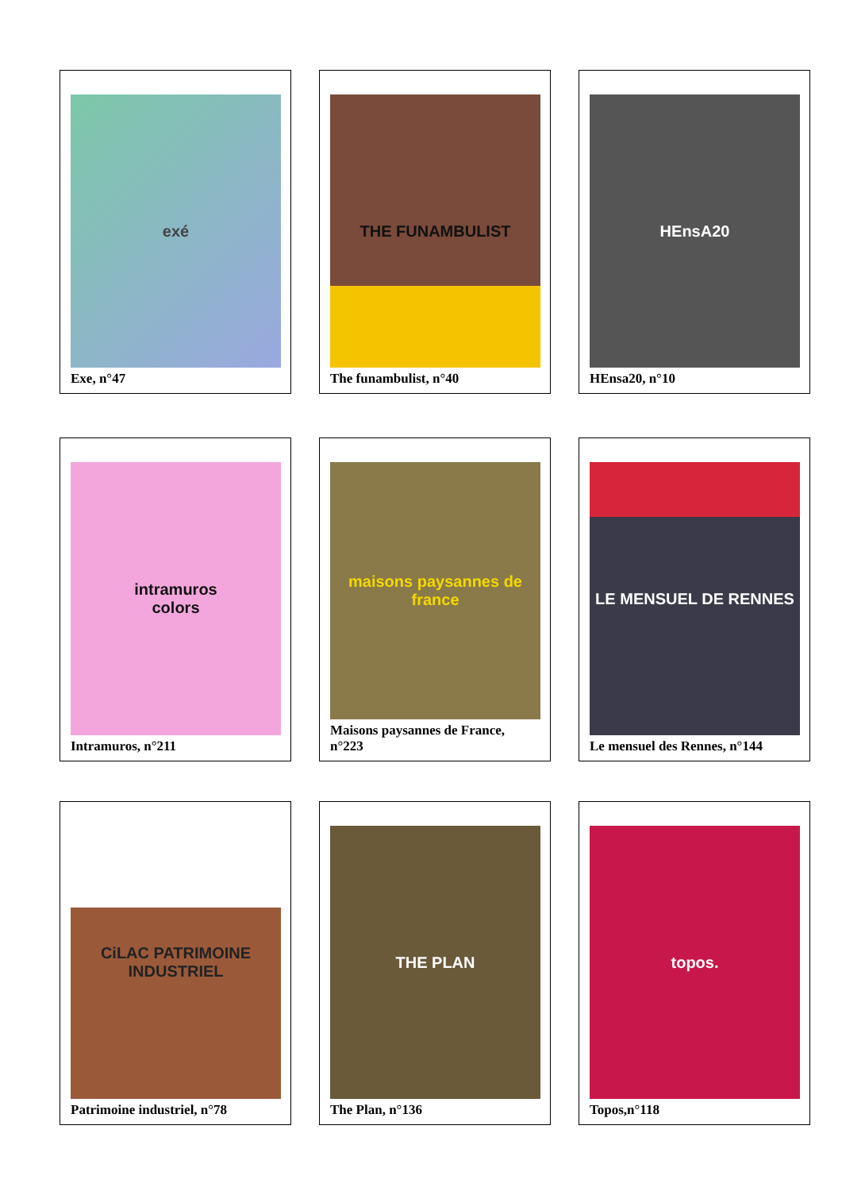exé
Exe, n°47
THE FUNAMBULIST
The funambulist, n°40
HEnsA20
HEnsa20, n°10
intramuros
colors
Intramuros, n°211
maisons paysannes de france
Maisons paysannes de France, n°223
LE MENSUEL DE RENNES
Le mensuel des Rennes, n°144
CiLAC PATRIMOINE INDUSTRIEL
Patrimoine industriel, n°78
THE PLAN
The Plan, n°136
topos.
Topos,n°118